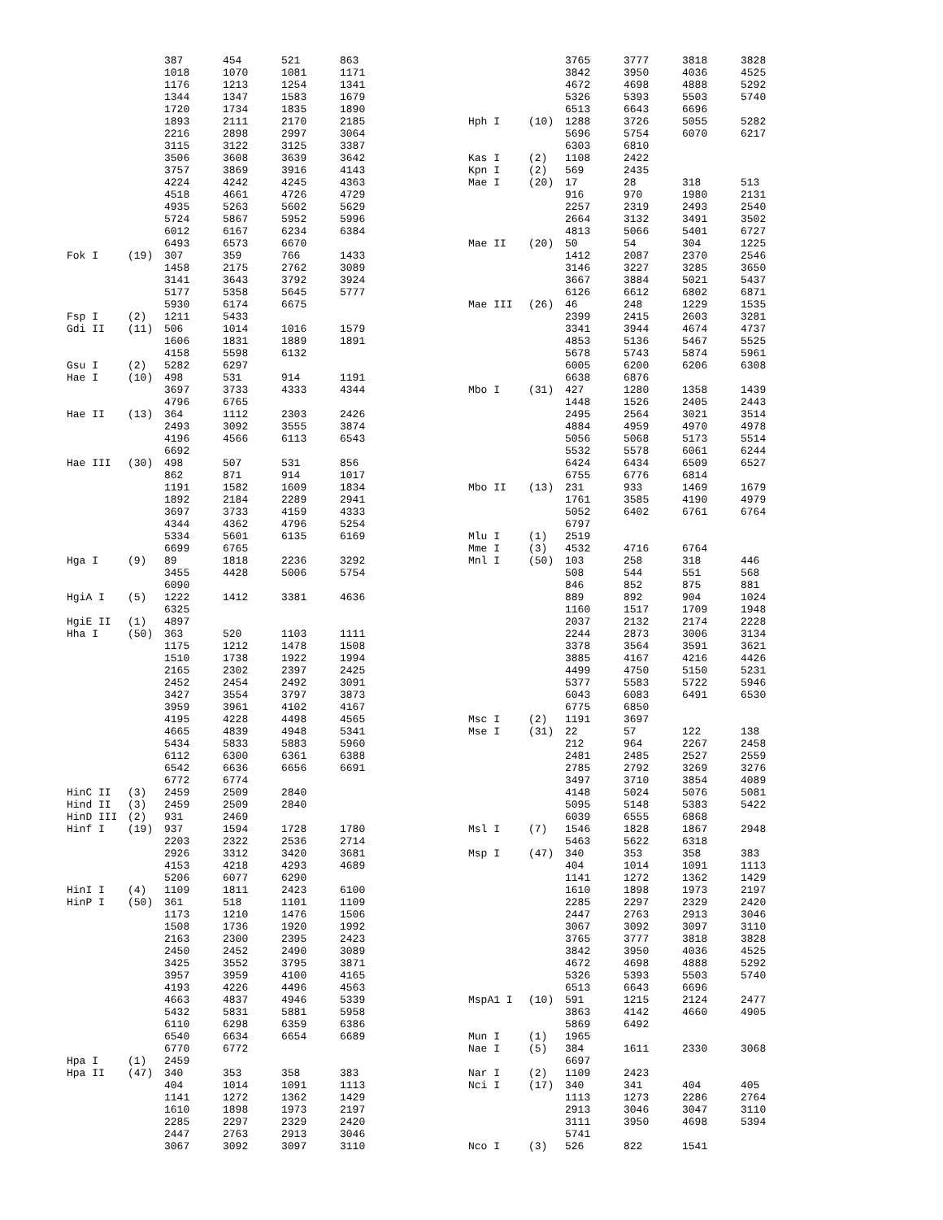| | | 387 | 454 | 521 | 863 |
| | | 1018 | 1070 | 1081 | 1171 |
| | | 1176 | 1213 | 1254 | 1341 |
| | | 1344 | 1347 | 1583 | 1679 |
| | | 1720 | 1734 | 1835 | 1890 |
| | | 1893 | 2111 | 2170 | 2185 |
| | | 2216 | 2898 | 2997 | 3064 |
| | | 3115 | 3122 | 3125 | 3387 |
| | | 3506 | 3608 | 3639 | 3642 |
| | | 3757 | 3869 | 3916 | 4143 |
| | | 4224 | 4242 | 4245 | 4363 |
| | | 4518 | 4661 | 4726 | 4729 |
| | | 4935 | 5263 | 5602 | 5629 |
| | | 5724 | 5867 | 5952 | 5996 |
| | | 6012 | 6167 | 6234 | 6384 |
| | | 6493 | 6573 | 6670 | |
| Fok I | (19) | 307 | 359 | 766 | 1433 |
| | | 1458 | 2175 | 2762 | 3089 |
| | | 3141 | 3643 | 3792 | 3924 |
| | | 5177 | 5358 | 5645 | 5777 |
| | | 5930 | 6174 | 6675 | |
| Fsp I | (2) | 1211 | 5433 | | |
| Gdi II | (11) | 506 | 1014 | 1016 | 1579 |
| | | 1606 | 1831 | 1889 | 1891 |
| | | 4158 | 5598 | 6132 | |
| Gsu I | (2) | 5282 | 6297 | | |
| Hae I | (10) | 498 | 531 | 914 | 1191 |
| | | 3697 | 3733 | 4333 | 4344 |
| | | 4796 | 6765 | | |
| Hae II | (13) | 364 | 1112 | 2303 | 2426 |
| | | 2493 | 3092 | 3555 | 3874 |
| | | 4196 | 4566 | 6113 | 6543 |
| | | 6692 | | | |
| Hae III | (30) | 498 | 507 | 531 | 856 |
| | | 862 | 871 | 914 | 1017 |
| | | 1191 | 1582 | 1609 | 1834 |
| | | 1892 | 2184 | 2289 | 2941 |
| | | 3697 | 3733 | 4159 | 4333 |
| | | 4344 | 4362 | 4796 | 5254 |
| | | 5334 | 5601 | 6135 | 6169 |
| | | 6699 | 6765 | | |
| Hga I | (9) | 89 | 1818 | 2236 | 3292 |
| | | 3455 | 4428 | 5006 | 5754 |
| | | 6090 | | | |
| HgiA I | (5) | 1222 | 1412 | 3381 | 4636 |
| | | 6325 | | | |
| HgiE II | (1) | 4897 | | | |
| Hha I | (50) | 363 | 520 | 1103 | 1111 |
| | | 1175 | 1212 | 1478 | 1508 |
| | | 1510 | 1738 | 1922 | 1994 |
| | | 2165 | 2302 | 2397 | 2425 |
| | | 2452 | 2454 | 2492 | 3091 |
| | | 3427 | 3554 | 3797 | 3873 |
| | | 3959 | 3961 | 4102 | 4167 |
| | | 4195 | 4228 | 4498 | 4565 |
| | | 4665 | 4839 | 4948 | 5341 |
| | | 5434 | 5833 | 5883 | 5960 |
| | | 6112 | 6300 | 6361 | 6388 |
| | | 6542 | 6636 | 6656 | 6691 |
| | | 6772 | 6774 | | |
| HinC II | (3) | 2459 | 2509 | 2840 | |
| Hind II | (3) | 2459 | 2509 | 2840 | |
| HinD III | (2) | 931 | 2469 | | |
| Hinf I | (19) | 937 | 1594 | 1728 | 1780 |
| | | 2203 | 2322 | 2536 | 2714 |
| | | 2926 | 3312 | 3420 | 3681 |
| | | 4153 | 4218 | 4293 | 4689 |
| | | 5206 | 6077 | 6290 | |
| HinI I | (4) | 1109 | 1811 | 2423 | 6100 |
| HinP I | (50) | 361 | 518 | 1101 | 1109 |
| | | 1173 | 1210 | 1476 | 1506 |
| | | 1508 | 1736 | 1920 | 1992 |
| | | 2163 | 2300 | 2395 | 2423 |
| | | 2450 | 2452 | 2490 | 3089 |
| | | 3425 | 3552 | 3795 | 3871 |
| | | 3957 | 3959 | 4100 | 4165 |
| | | 4193 | 4226 | 4496 | 4563 |
| | | 4663 | 4837 | 4946 | 5339 |
| | | 5432 | 5831 | 5881 | 5958 |
| | | 6110 | 6298 | 6359 | 6386 |
| | | 6540 | 6634 | 6654 | 6689 |
| | | 6770 | 6772 | | |
| Hpa I | (1) | 2459 | | | |
| Hpa II | (47) | 340 | 353 | 358 | 383 |
| | | 404 | 1014 | 1091 | 1113 |
| | | 1141 | 1272 | 1362 | 1429 |
| | | 1610 | 1898 | 1973 | 2197 |
| | | 2285 | 2297 | 2329 | 2420 |
| | | 2447 | 2763 | 2913 | 3046 |
| | | 3067 | 3092 | 3097 | 3110 |
| | | 3765 | 3777 | 3818 | 3828 |
| | | 3842 | 3950 | 4036 | 4525 |
| | | 4672 | 4698 | 4888 | 5292 |
| | | 5326 | 5393 | 5503 | 5740 |
| | | 6513 | 6643 | 6696 | |
| Hph I | (10) | 1288 | 3726 | 5055 | 5282 |
| | | 5696 | 5754 | 6070 | 6217 |
| | | 6303 | 6810 | | |
| Kas I | (2) | 1108 | 2422 | | |
| Kpn I | (2) | 569 | 2435 | | |
| Mae I | (20) | 17 | 28 | 318 | 513 |
| | | 916 | 970 | 1980 | 2131 |
| | | 2257 | 2319 | 2493 | 2540 |
| | | 2664 | 3132 | 3491 | 3502 |
| | | 4813 | 5066 | 5401 | 6727 |
| Mae II | (20) | 50 | 54 | 304 | 1225 |
| | | 1412 | 2087 | 2370 | 2546 |
| | | 3146 | 3227 | 3285 | 3650 |
| | | 3667 | 3884 | 5021 | 5437 |
| | | 6126 | 6612 | 6802 | 6871 |
| Mae III | (26) | 46 | 248 | 1229 | 1535 |
| | | 2399 | 2415 | 2603 | 3281 |
| | | 3341 | 3944 | 4674 | 4737 |
| | | 4853 | 5136 | 5467 | 5525 |
| | | 5678 | 5743 | 5874 | 5961 |
| | | 6005 | 6200 | 6206 | 6308 |
| | | 6638 | 6876 | | |
| Mbo I | (31) | 427 | 1280 | 1358 | 1439 |
| | | 1448 | 1526 | 2405 | 2443 |
| | | 2495 | 2564 | 3021 | 3514 |
| | | 4884 | 4959 | 4970 | 4978 |
| | | 5056 | 5068 | 5173 | 5514 |
| | | 5532 | 5578 | 6061 | 6244 |
| | | 6424 | 6434 | 6509 | 6527 |
| | | 6755 | 6776 | 6814 | |
| Mbo II | (13) | 231 | 933 | 1469 | 1679 |
| | | 1761 | 3585 | 4190 | 4979 |
| | | 5052 | 6402 | 6761 | 6764 |
| | | 6797 | | | |
| Mlu I | (1) | 2519 | | | |
| Mme I | (3) | 4532 | 4716 | 6764 | |
| Mnl I | (50) | 103 | 258 | 318 | 446 |
| | | 508 | 544 | 551 | 568 |
| | | 846 | 852 | 875 | 881 |
| | | 889 | 892 | 904 | 1024 |
| | | 1160 | 1517 | 1709 | 1948 |
| | | 2037 | 2132 | 2174 | 2228 |
| | | 2244 | 2873 | 3006 | 3134 |
| | | 3378 | 3564 | 3591 | 3621 |
| | | 3885 | 4167 | 4216 | 4426 |
| | | 4499 | 4750 | 5150 | 5231 |
| | | 5377 | 5583 | 5722 | 5946 |
| | | 6043 | 6083 | 6491 | 6530 |
| | | 6775 | 6850 | | |
| Msc I | (2) | 1191 | 3697 | | |
| Mse I | (31) | 22 | 57 | 122 | 138 |
| | | 212 | 964 | 2267 | 2458 |
| | | 2481 | 2485 | 2527 | 2559 |
| | | 2785 | 2792 | 3269 | 3276 |
| | | 3497 | 3710 | 3854 | 4089 |
| | | 4148 | 5024 | 5076 | 5081 |
| | | 5095 | 5148 | 5383 | 5422 |
| | | 6039 | 6555 | 6868 | |
| Msl I | (7) | 1546 | 1828 | 1867 | 2948 |
| | | 5463 | 5622 | 6318 | |
| Msp I | (47) | 340 | 353 | 358 | 383 |
| | | 404 | 1014 | 1091 | 1113 |
| | | 1141 | 1272 | 1362 | 1429 |
| | | 1610 | 1898 | 1973 | 2197 |
| | | 2285 | 2297 | 2329 | 2420 |
| | | 2447 | 2763 | 2913 | 3046 |
| | | 3067 | 3092 | 3097 | 3110 |
| | | 3765 | 3777 | 3818 | 3828 |
| | | 3842 | 3950 | 4036 | 4525 |
| | | 4672 | 4698 | 4888 | 5292 |
| | | 5326 | 5393 | 5503 | 5740 |
| | | 6513 | 6643 | 6696 | |
| MspA1 I | (10) | 591 | 1215 | 2124 | 2477 |
| | | 3863 | 4142 | 4660 | 4905 |
| | | 5869 | 6492 | | |
| Mun I | (1) | 1965 | | | |
| Nae I | (5) | 384 | 1611 | 2330 | 3068 |
| | | 6697 | | | |
| Nar I | (2) | 1109 | 2423 | | |
| Nci I | (17) | 340 | 341 | 404 | 405 |
| | | 1113 | 1273 | 2286 | 2764 |
| | | 2913 | 3046 | 3047 | 3110 |
| | | 3111 | 3950 | 4698 | 5394 |
| | | 5741 | | | |
| Nco I | (3) | 526 | 822 | 1541 | |